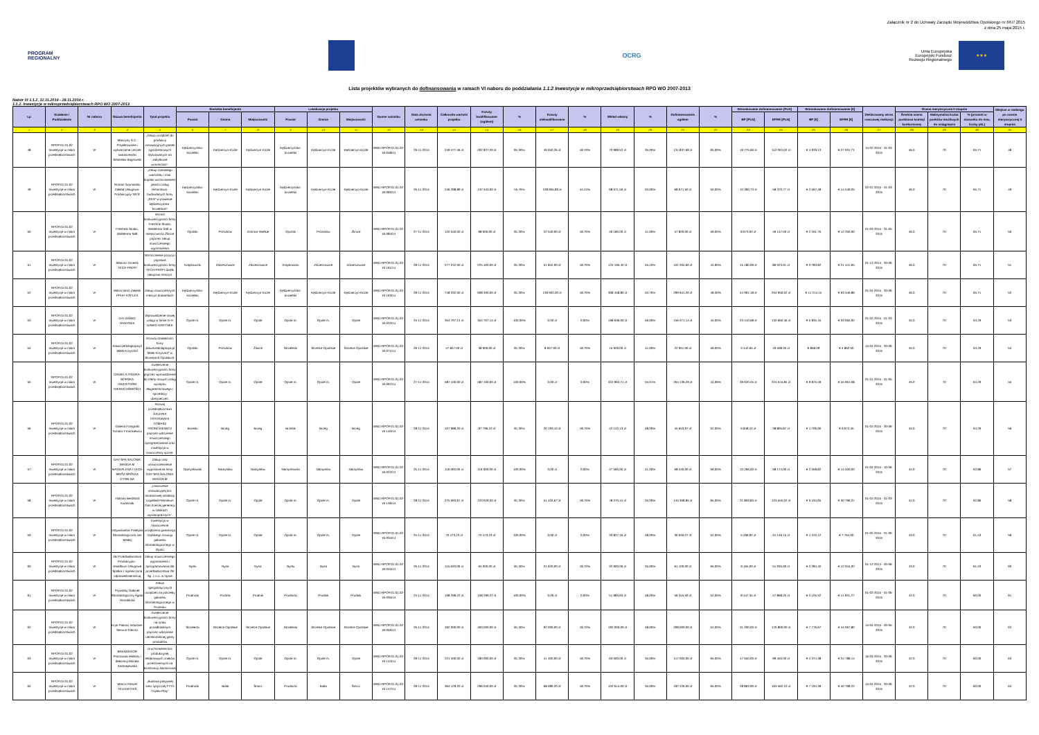Załącznik nr 2 do Uchwały Zarządu Województwa Opolskiego nr 667/ 2015
z dnia 25 maja 2015 r.
PROGRAM
REGIONALNY
OCRG
Unia Europejska
Europejski Fundusz
Rozwoju Regionalnego
★★★
Lista projektów wybranych do dofinansowania w ramach VI naboru do poddziałania 1.1.2 Inwestycje w mikroprzedsiębiorstwach RPO WO 2007-2013
Nabór VI 1.1.2, 12.11.2014 - 28.11.2014 r.
1.1.2. Inwestycje w mikroprzedsiębiorstwach RPO WO 2007-2013
| Lp | Działanie / Poddziałanie | Nr naboru | Nazwa beneficjenta | Tytuł projektu | Siedziba beneficjenta | | | Lokalizacja projektu | | | Numer wniosku | Data złożenia wniosku | Całkowita wartość projektu | Koszty kwalifikowane (ogółem) | % | Koszty niekwalifikowane | % | Wkład własny | % | Dofinansowanie ogółem | % | Wnioskowane dofinansowanie [PLN] | | Wnioskowane dofinansowanie [€] | | Deklarowany okres rzeczowej realizacji | Ocena merytoryczna II stopnia | | | Miejsce w rankingu po ocenie merytorycznej II stopnia |
| --- | --- | --- | --- | --- | --- | --- | --- | --- | --- | --- | --- | --- | --- | --- | --- | --- | --- | --- | --- | --- | --- | --- | --- | --- | --- | --- | --- | --- | --- | --- |
| | | | | | Powiat | Gmina | Miejscowość | Powiat | Gmina | Miejscowość | | | | | | | | | | | | BP [PLN] | EFRR [PLN] | BP [€] | EFRR [€] | | Średnia ocena punktowa komisji konkursowej | Maksymalna liczba punktów możliwych do osiągnięcia | % (procent w stosunku do max, liczby pkt,) | |
| 1 | 2 | 3 | 4 | 5 | 6 | 7 | 8 | 9 | 10 | 11 | 12 | 13 | 14 | 15 | 16 | 17 | 18 | 19 | 20 | 21 | 22 | 23 | 24 | 25 | 26 | 27 | 28 | 29 | 30 | 31 |
| 48 | RPOP.01.01.02 Inwestycje w mikro przedsiębiorstwach | VI | Maszyny S.C. Projektowanie i wytwarzanie Leszek Iwaniszewski Stanisław Bagrowski | „Zakup urządzeń do produkcji innowacyjnych paneli ogrodzeniowych stylizowanych na zabytkowe wzornictwo”. | Kędzierzyńsko-kozielski | Kędzierzyn-Koźle | Kędzierzyn-Koźle | Kędzierzyńsko-kozielski | Kędzierzyn-Koźle | Kędzierzyn-Koźle | WND-RPOP.01.01.02-16-048/14 | 26-11-2014 | 249 477,46 zł | 202 827,20 zł | 81,30% | 46 650,26 zł | 18,70% | 70 989,52 zł | 35,00% | 131 837,68 zł | 65,00% | 19 775,66 zł | 112 062,02 zł | € 4 929,13 | € 27 931,71 | 15-02-2015 - 31-03-2015 | 46.0 | 70 | 65,71 | 48 |
| 49 | RPOP.01.01.02 Inwestycje w mikro przedsiębiorstwach | VI | Roman Szymański Zakład Usługowo-Produkcyjny 'RES' | „Zakup mobilnego warsztatu i mini koparki wzmocnieniem jakości usług remontowo-budowlanych firmy „RES” w powiecie kędzierzyńsko-kozielskim” | Kędzierzyńsko-kozielski | Kędzierzyn-Koźle | Kędzierzyn-Koźle | Kędzierzyńsko-kozielski | Kędzierzyn-Koźle | Kędzierzyn-Koźle | WND-RPOP.01.01.02-16-060/14 | 26-11-2014 | 246 298,89 zł | 137 343,00 zł | 55,76% | 108 955,89 zł | 44,24% | 68 671,50 zł | 50,00% | 68 671,50 zł | 50,00% | 10 300,73 zł | 58 370,77 zł | € 2 567,48 | € 14 549,05 | 02-01-2015 - 31-03-2015 | 46.0 | 70 | 65,71 | 49 |
| 50 | RPOP.01.01.02 Inwestycje w mikro przedsiębiorstwach | VI | FreshInk Studio, Waldemar Saft | Wzrost konkurencyjności firmy FreshInk Studio, Waldemar Saft w miejscowości Źlinice poprzez zakup nowoczesnego wyposażenia | Opolski | Prószków | Zimnice Wielkie | Opolski | Prószków | Źlinice | WND-RPOP.01.01.02-16-084/14 | 27-11-2014 | 120 540,00 zł | 98 000,00 zł | 81,30% | 22 540,00 zł | 18,70% | 40 180,00 zł | 41,00% | 57 820,00 zł | 59,00% | 8 673,00 zł | 49 147,00 zł | € 2 161,76 | € 12 250,00 | 01-03-2015 - 31-05-2015 | 46.0 | 70 | 65,71 | 50 |
| 51 | RPOP.01.01.02 Inwestycje w mikro przedsiębiorstwach | VI | Mariusz Grzesik TECH-PROFI | Wzmocnienie pozycji i poprawa konkurencyjności firmy TECH-PROFI dzięki zakupowi maszyn. | Krapkowicki | Zdzieszowice | Zdzieszowice | Krapkowicki | Zdzieszowice | Zdzieszowice | WND-RPOP.01.01.02-16-161/14 | 28-11-2014 | 277 242,00 zł | 225 400,00 zł | 81,30% | 51 842,00 zł | 18,70% | 124 195,40 zł | 55,10% | 101 204,60 zł | 44,90% | 15 180,69 zł | 86 023,91 zł | € 3 783,82 | € 21 441,65 | 01-12-2014 - 30-06-2015 | 46.0 | 70 | 65,71 | 51 |
| 52 | RPOP.01.01.02 Inwestycje w mikro przedsiębiorstwach | VI | Miłosz Broś-Załęski PPUH KOFLEX | Zakup nowoczesnych maszyn drukarskich | Kędzierzyńsko-kozielski | Kędzierzyn-Koźle | Kędzierzyn-Koźle | Kędzierzyńsko-kozielski | Kędzierzyn-Koźle | Kędzierzyn-Koźle | WND-RPOP.01.01.02-16-163/14 | 28-11-2014 | 748 332,00 zł | 608 400,00 zł | 81,30% | 139 932,00 zł | 18,70% | 308 458,80 zł | 50,70% | 299 941,20 zł | 49,30% | 44 991,18 zł | 254 950,02 zł | € 11 214,15 | € 63 546,86 | 01-04-2015 - 30-06-2015 | 46.0 | 70 | 65,71 | 52 |
| 53 | RPOP.01.01.02 Inwestycje w mikro przedsiębiorstwach | VI | D-H DAWID HARYNEK | Wprowadzenie nowej usługi w firmie D-H DAWID HARYNEK | Opole m. | Opole m. | Opole | Opole m. | Opole m. | Opole | WND-RPOP.01.01.02-16-032/14 | 25-11-2014 | 354 707,14 zł | 354 707,14 zł | 100,00% | 0,00 zł | 0,00% | 198 636,00 zł | 56,00% | 156 071,14 zł | 44,00% | 23 410,68 zł | 132 660,46 zł | € 5 835,16 | € 33 065,92 | 01-02-2015 - 01-03-2015 | 45.0 | 70 | 64,29 | 53 |
| 54 | RPOP.01.01.02 Inwestycje w mikro przedsiębiorstwach | VI | Klawiszedolaptopa.pl Milek Krzysztof | Rozwój działalności firmy „klawiszedolaptopa.pl Milek Krzysztof” w Strzelcach Opolskich. | Opolski | Prószków | Źlinice | Strzelecki | Strzelce Opolskie | Strzelce Opolskie | WND-RPOP.01.01.02-16-071/14 | 26-11-2014 | 47 847,00 zł | 38 900,00 zł | 81,30% | 8 947,00 zł | 18,70% | 15 949,00 zł | 41,00% | 22 951,00 zł | 59,00% | 3 442,65 zł | 19 508,35 zł | € 858,09 | € 4 862,50 | 15-04-2015 - 30-06-2015 | 45.0 | 70 | 64,29 | 54 |
| 55 | RPOP.01.01.02 Inwestycje w mikro przedsiębiorstwach | VI | DANIELA FIGURA-BORSKA INVESTDOM NIERUCHOMOŚCI | Zwiększenie konkurencyjności firmy poprzez wprowadzenie do oferty nowych usług wynajmu długoterminowego i sprzedaży ubezpieczeń. | Opole m. | Opole m. | Opole | Opole m. | Opole m. | Opole | WND-RPOP.01.01.02-16-097/14 | 27-11-2014 | 587 100,00 zł | 587 100,00 zł | 100,00% | 0,00 zł | 0,00% | 322 963,71 zł | 55,01% | 264 136,29 zł | 44,99% | 39 620,45 zł | 224 515,84 zł | € 9 875,49 | € 55 961,08 | 01-01-2015 - 31-05-2015 | 45.0 | 70 | 64,29 | 55 |
| 56 | RPOP.01.01.02 Inwestycje w mikro przedsiębiorstwach | VI | Galeria Fotografii Tomasz Fronckiewicz | Rozwój przedsiębiorstwa GALERIA FOTOGRAFII TOMASZ FRONCKIEWICZ poprzez wdrożenie nowoczesnego oprogramowania oraz inwestycja w nowoczesny sprzęt. | Brzeski | Brzeg | Brzeg | Brzeski | Brzeg | Brzeg | WND-RPOP.01.01.02-16-140/14 | 28-11-2014 | 107 989,20 zł | 87 796,10 zł | 81,30% | 20 193,10 zł | 18,70% | 42 142,13 zł | 48,00% | 45 653,97 zł | 52,00% | 6 848,10 zł | 38 805,87 zł | € 1 706,90 | € 9 672,45 | 01-01-2015 - 30-06-2015 | 45.0 | 70 | 64,29 | 56 |
| 57 | RPOP.01.01.02 Inwestycje w mikro przedsiębiorstwach | VI | DAY SPA SALONIK MAGDA M MAGDALENA I LECH MRÓZ SPÓŁKA CYWILNA | Zakup oraz unowocześnienie wyposażenia firmy DAY SPA SALONIK MAGDA M | Namysłowski | Namysłów | Namysłów | Namysłowski | Namysłów | Namysłów | WND-RPOP.01.01.02-16-022/14 | 25-11-2014 | 116 000,00 zł | 116 000,00 zł | 100,00% | 0,00 zł | 0,00% | 47 560,00 zł | 41,00% | 68 440,00 zł | 59,00% | 10 266,00 zł | 58 174,00 zł | € 2 558,82 | € 14 500,00 | 01-04-2015 - 10-06-2015 | 44.0 | 70 | 62,86 | 57 |
| 58 | RPOP.01.01.02 Inwestycje w mikro przedsiębiorstwach | VI | Holmax Berdhold Kwaśniak | „Utworzenie innowacyjnej linii montażowej instalacji Liquefied Petroleum Gas trzeciej generacji w silnikach wysokoprężnych”. | Opole m. | Opole m. | Opole | Opole m. | Opole m. | Opole | WND-RPOP.01.01.02-16-136/14 | 28-11-2014 | 275 063,67 zł | 223 629,00 zł | 81,30% | 51 434,67 zł | 18,70% | 78 270,15 zł | 35,00% | 145 358,85 zł | 65,00% | 21 803,83 zł | 123 555,02 zł | € 5 434,65 | € 30 796,37 | 01-01-2015 - 31-03-2015 | 44.0 | 70 | 62,86 | 58 |
| 59 | RPOP.01.01.02 Inwestycje w mikro przedsiębiorstwach | VI | Indywidualna Praktyka Stomatologiczna Jan Madej | Inwestycja w nowoczesne urządzenia gwarancją szybkiego rozwoju gabinetu stomatologicznego w Opolu | Opole m. | Opole m. | Opole | Opole m. | Opole m. | Opole | WND-RPOP.01.01.02-16-034/14 | 25-11-2014 | 70 473,23 zł | 70 473,23 zł | 100,00% | 0,00 zł | 0,00% | 33 827,16 zł | 48,00% | 36 646,07 zł | 52,00% | 5 496,92 zł | 31 149,15 zł | € 1 370,12 | € 7 764,00 | 01-02-2015 - 01-06-2015 | 43.0 | 70 | 61,43 | 59 |
| 60 | RPOP.01.01.02 Inwestycje w mikro przedsiębiorstwach | VI | 2B Przedsiębiorstwo Produkcyjno -Handlowo-Usługowe Spółka z ograniczoną odpowiedzialnością | Zakup nowoczesnego wyposażenia i oprogramowania dla przedsiębiorstwa 2B Sp. z o.o. w Nysie | Nyski | Nysa | Nysa | Nyski | Nysa | Nysa | WND-RPOP.01.01.02-16-045/14 | 26-11-2014 | 115 620,00 zł | 94 000,00 zł | 81,30% | 21 620,00 zł | 18,70% | 32 900,00 zł | 35,00% | 61 100,00 zł | 65,00% | 9 165,00 zł | 51 935,00 zł | € 2 284,40 | € 12 944,92 | 01-12-2014 - 30-06-2015 | 43.0 | 70 | 61,43 | 60 |
| 61 | RPOP.01.01.02 Inwestycje w mikro przedsiębiorstwach | VI | Prywatny Gabinet Stomatologiczny Agata Horodecka | Zakup specjalistycznych urządzeń na potrzeby gabinetu stomatologicznego w Prudniku | Prudnicki | Prudnik | Prudnik | Prudnicki | Prudnik | Prudnik | WND-RPOP.01.01.02-16-035/14 | 25-11-2014 | 108 299,22 zł | 108 299,22 zł | 100,00% | 0,00 zł | 0,00% | 51 983,63 zł | 48,00% | 56 315,59 zł | 52,00% | 8 447,34 zł | 47 868,25 zł | € 2 105,52 | € 11 931,27 | 01-02-2015 - 01-06-2015 | 42.0 | 70 | 60,00 | 61 |
| 62 | RPOP.01.01.02 Inwestycje w mikro przedsiębiorstwach | VI | Eryk Pakosz Industrie-Service-Pakosz | Zwiększenie konkurencyjności firmy na rynku ponadlokalnym poprzez wdrożenie udoskonalonej gamy produktów | Strzelecki | Strzelce Opolskie | Strzelce Opolskie | Strzelecki | Strzelce Opolskie | Strzelce Opolskie | WND-RPOP.01.01.02-16-056/14 | 26-11-2014 | 492 000,00 zł | 400 000,00 zł | 81,30% | 92 000,00 zł | 18,70% | 192 000,00 zł | 48,00% | 208 000,00 zł | 52,00% | 31 200,00 zł | 176 800,00 zł | € 7 776,67 | € 44 067,80 | 15-04-2015 - 30-05-2015 | 42.0 | 70 | 60,00 | 62 |
| 63 | RPOP.01.01.02 Inwestycje w mikro przedsiębiorstwach | VI | BRANDEKOR Pracownia reklamy i dekoracji Monika Andrzejewska | Uruchomienie linii produkcyjnej reklamowych znaków przestrzennych na konstrukcji aluminiowej | Opole m. | Opole m. | Opole | Opole m. | Opole m. | Opole | WND-RPOP.01.01.02-16-144/14 | 28-11-2014 | 221 400,00 zł | 180 000,00 zł | 81,30% | 41 400,00 zł | 18,70% | 63 000,00 zł | 35,00% | 117 000,00 zł | 65,00% | 17 550,00 zł | 99 450,00 zł | € 4 374,38 | € 24 788,14 | 16-03-2015 - 30-06-2015 | 42.0 | 70 | 60,00 | 63 |
| 64 | RPOP.01.01.02 Inwestycje w mikro przedsiębiorstwach | VI | Marcin Peszel TELENETIKS | „Budowa pasywnej sieci optycznej FTTh Triplex-Play” | Prudnicki | Biała | Śmicz | Prudnicki | Biała | Śmicz | WND-RPOP.01.01.02-16-147/14 | 28-11-2014 | 364 129,20 zł | 296 040,00 zł | 81,30% | 68 089,20 zł | 18,70% | 103 614,00 zł | 35,00% | 192 426,00 zł | 65,00% | 28 863,90 zł | 163 562,10 zł | € 7 194,39 | € 40 768,22 | 15-04-2015 - 30-06-2015 | 42.0 | 70 | 60,00 | 64 |